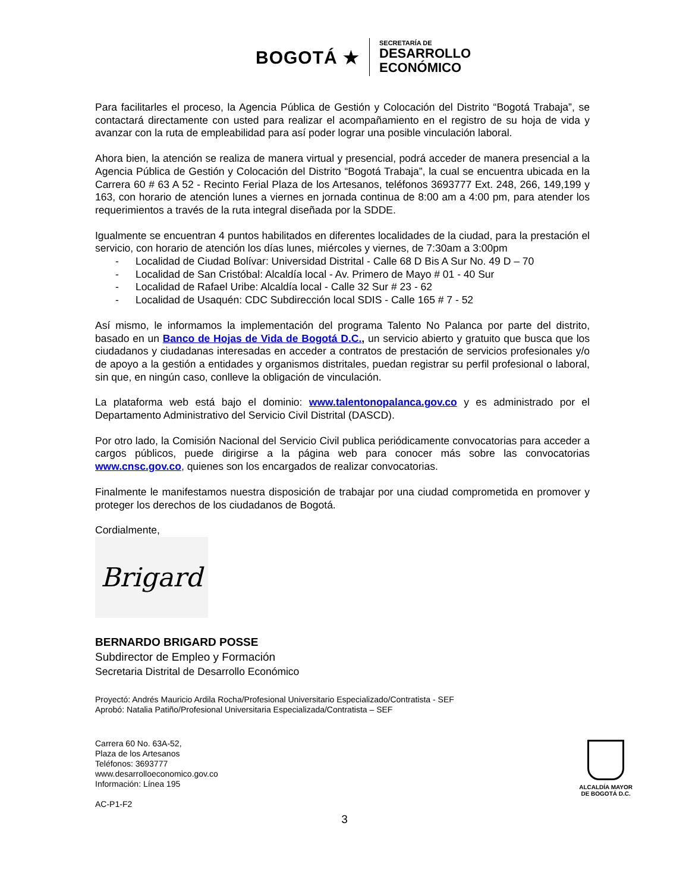BOGOTÁ ★
SECRETARÍA DE
DESARROLLO
ECONÓMICO
Para facilitarles el proceso, la Agencia Pública de Gestión y Colocación del Distrito “Bogotá Trabaja”, se contactará directamente con usted para realizar el acompañamiento en el registro de su hoja de vida y avanzar con la ruta de empleabilidad para así poder lograr una posible vinculación laboral.
Ahora bien, la atención se realiza de manera virtual y presencial, podrá acceder de manera presencial a la Agencia Pública de Gestión y Colocación del Distrito “Bogotá Trabaja”, la cual se encuentra ubicada en la Carrera 60 # 63 A 52 - Recinto Ferial Plaza de los Artesanos, teléfonos 3693777 Ext. 248, 266, 149,199 y 163, con horario de atención lunes a viernes en jornada continua de 8:00 am a 4:00 pm, para atender los requerimientos a través de la ruta integral diseñada por la SDDE.
Igualmente se encuentran 4 puntos habilitados en diferentes localidades de la ciudad, para la prestación el servicio, con horario de atención los días lunes, miércoles y viernes, de 7:30am a 3:00pm
- Localidad de Ciudad Bolívar: Universidad Distrital - Calle 68 D Bis A Sur No. 49 D – 70
- Localidad de San Cristóbal: Alcaldía local - Av. Primero de Mayo # 01 - 40 Sur
- Localidad de Rafael Uribe: Alcaldía local - Calle 32 Sur # 23 - 62
- Localidad de Usaquén: CDC Subdirección local SDIS - Calle 165 # 7 - 52
Así mismo, le informamos la implementación del programa Talento No Palanca por parte del distrito, basado en un Banco de Hojas de Vida de Bogotá D.C., un servicio abierto y gratuito que busca que los ciudadanos y ciudadanas interesadas en acceder a contratos de prestación de servicios profesionales y/o de apoyo a la gestión a entidades y organismos distritales, puedan registrar su perfil profesional o laboral, sin que, en ningún caso, conlleve la obligación de vinculación.
La plataforma web está bajo el dominio: www.talentonopalanca.gov.co y es administrado por el Departamento Administrativo del Servicio Civil Distrital (DASCD).
Por otro lado, la Comisión Nacional del Servicio Civil publica periódicamente convocatorias para acceder a cargos públicos, puede dirigirse a la página web para conocer más sobre las convocatorias www.cnsc.gov.co, quienes son los encargados de realizar convocatorias.
Finalmente le manifestamos nuestra disposición de trabajar por una ciudad comprometida en promover y proteger los derechos de los ciudadanos de Bogotá.
Cordialmente,
Brigard
BERNARDO BRIGARD POSSE
Subdirector de Empleo y Formación
Secretaria Distrital de Desarrollo Económico
Proyectó: Andrés Mauricio Ardila Rocha/Profesional Universitario Especializado/Contratista - SEF
Aprobó: Natalia Patiño/Profesional Universitaria Especializada/Contratista – SEF
Carrera 60 No. 63A-52,
Plaza de los Artesanos
Teléfonos: 3693777
www.desarrolloeconomico.gov.co
Información: Línea 195
AC-P1-F2
ALCALDÍA MAYOR
DE BOGOTÁ D.C.
3